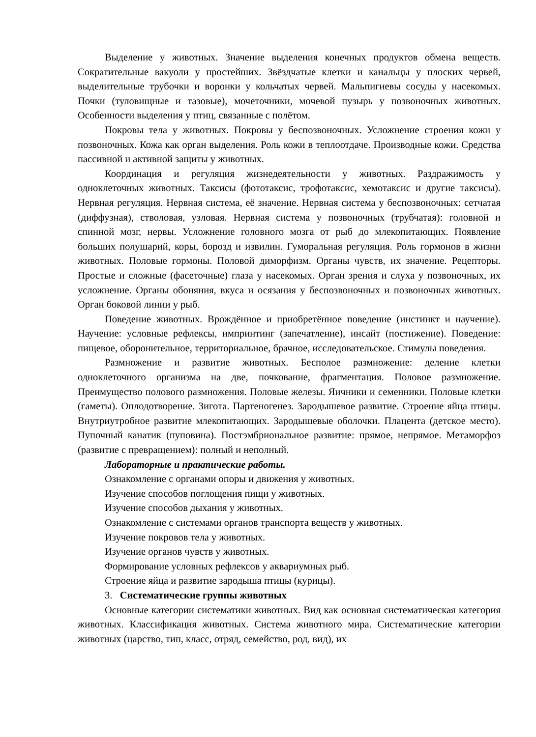Выделение у животных. Значение выделения конечных продуктов обмена веществ. Сократительные вакуоли у простейших. Звёздчатые клетки и канальцы у плоских червей, выделительные трубочки и воронки у кольчатых червей. Мальпигиевы сосуды у насекомых. Почки (туловищные и тазовые), мочеточники, мочевой пузырь у позвоночных животных. Особенности выделения у птиц, связанные с полётом.
Покровы тела у животных. Покровы у беспозвоночных. Усложнение строения кожи у позвоночных. Кожа как орган выделения. Роль кожи в теплоотдаче. Производные кожи. Средства пассивной и активной защиты у животных.
Координация и регуляция жизнедеятельности у животных. Раздражимость у одноклеточных животных. Таксисы (фототаксис, трофотаксис, хемотаксис и другие таксисы). Нервная регуляция. Нервная система, её значение. Нервная система у беспозвоночных: сетчатая (диффузная), стволовая, узловая. Нервная система у позвоночных (трубчатая): головной и спинной мозг, нервы. Усложнение головного мозга от рыб до млекопитающих. Появление больших полушарий, коры, борозд и извилин. Гуморальная регуляция. Роль гормонов в жизни животных. Половые гормоны. Половой диморфизм. Органы чувств, их значение. Рецепторы. Простые и сложные (фасеточные) глаза у насекомых. Орган зрения и слуха у позвоночных, их усложнение. Органы обоняния, вкуса и осязания у беспозвоночных и позвоночных животных. Орган боковой линии у рыб.
Поведение животных. Врождённое и приобретённое поведение (инстинкт и научение). Научение: условные рефлексы, импринтинг (запечатление), инсайт (постижение). Поведение: пищевое, оборонительное, территориальное, брачное, исследовательское. Стимулы поведения.
Размножение и развитие животных. Бесполое размножение: деление клетки одноклеточного организма на две, почкование, фрагментация. Половое размножение. Преимущество полового размножения. Половые железы. Яичники и семенники. Половые клетки (гаметы). Оплодотворение. Зигота. Партеногенез. Зародышевое развитие. Строение яйца птицы. Внутриутробное развитие млекопитающих. Зародышевые оболочки. Плацента (детское место). Пупочный канатик (пуповина). Постэмбриональное развитие: прямое, непрямое. Метаморфоз (развитие с превращением): полный и неполный.
Лабораторные и практические работы.
Ознакомление с органами опоры и движения у животных.
Изучение способов поглощения пищи у животных.
Изучение способов дыхания у животных.
Ознакомление с системами органов транспорта веществ у животных.
Изучение покровов тела у животных.
Изучение органов чувств у животных.
Формирование условных рефлексов у аквариумных рыб.
Строение яйца и развитие зародыша птицы (курицы).
3. Систематические группы животных
Основные категории систематики животных. Вид как основная систематическая категория животных. Классификация животных. Система животного мира. Систематические категории животных (царство, тип, класс, отряд, семейство, род, вид), их